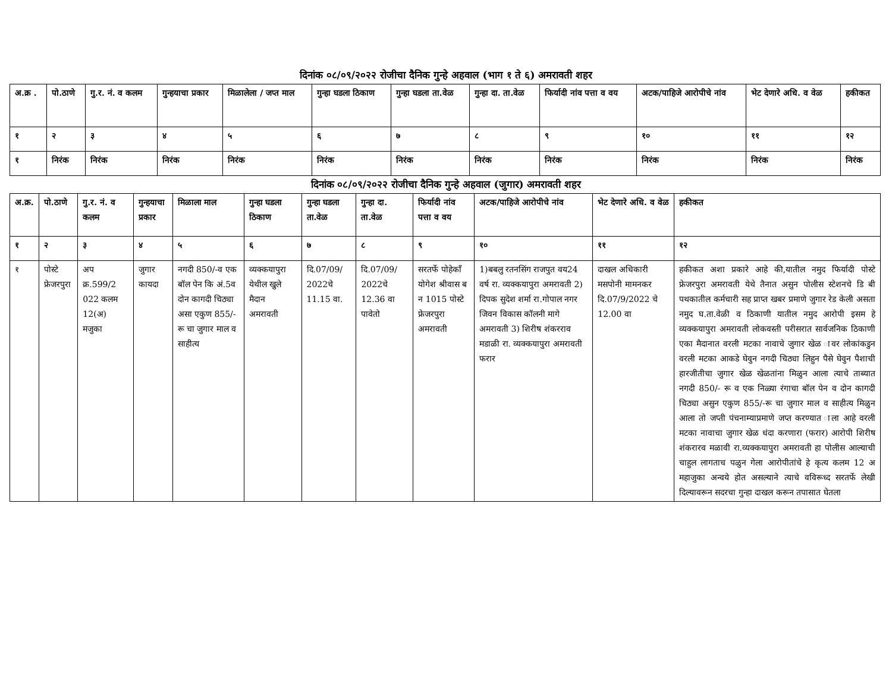दिनांक ०८/०९/२०२२ रोजीचा दैनिक गुन्हे अहवाल (भाग १ ते ६) अमरावती शहर
| अ.क्र . | पो.ठाणे | गु.र. नं. व कलम | गुन्हयाचा प्रकार | मिळालेला / जप्त माल | गुन्हा घडला ठिकाण | गुन्हा घडला ता.वेळ | गुन्हा दा. ता.वेळ | फिर्यादी नांव पत्ता व वय | अटक/पाहिजे आरोपीचे नांव | भेट देणारे अधि. व वेळ | हकीकत |
| --- | --- | --- | --- | --- | --- | --- | --- | --- | --- | --- | --- |
| १ | २ | ३ | ४ | ५ | ६ | ७ | ८ | ९ | १० | ११ | १२ |
| १ | निरंक | निरंक | निरंक | निरंक | निरंक | निरंक | निरंक | निरंक | निरंक | निरंक | निरंक |
दिनांक ०८/०९/२०२२ रोजीचा दैनिक गुन्हे अहवाल (जुगार) अमरावती शहर
| अ.क्र. | पो.ठाणे | गु.र. नं. व कलम | गुन्हयाचा प्रकार | मिळाला माल | गुन्हा घडला ठिकाण | गुन्हा घडला ता.वेळ | गुन्हा दा. ता.वेळ | फिर्यादी नांव पत्ता व वय | अटक/पाहिजे आरोपीचे नांव | भेट देणारे अधि. व वेळ | हकीकत |
| --- | --- | --- | --- | --- | --- | --- | --- | --- | --- | --- | --- |
| १ | २ | ३ | ४ | ५ | ६ | ७ | ८ | ९ | १० | ११ | १२ |
| १ | पोस्टे फ्रेजरपुरा | अप क्र.599/2 022 कलम 12(अ) मजुका | जुगार कायदा | नगदी 850/-व एक बॉल पेन कि अं.5व दोन कागदी चिठ्या असा एकुण 855/-रू चा जुगार माल व साहीत्य | व्यक्कयापुरा येथील खुले मैदान अमरावती | दि.07/09/ 2022चे 11.15 वा. | दि.07/09/ 2022चे 12.36 वा पावेतो | सरतर्फे पोहेकाँ योगेश श्रीवास ब न 1015 पोस्टे फ्रेजरपुरा अमरावती | 1)बबलु रतनसिंग राजपुत वय24 वर्ष रा. व्यक्कयापुरा अमरावती 2) दिपक सुदेश शर्मा रा.गोपाल नगर जिवन विकास कॉलनी मागे अमरावती 3) शिरीष शंकरराव मडाळी रा. व्यक्कयापुरा अमरावती फरार | दाखल अधिकारी मसपोनी मामनकर दि.07/9/2022 चे 12.00 वा | हकीकत अशा प्रकारे आहे की,यातील नमुद फिर्यादी पोस्टे फ्रेजरपुरा अमरावती येथे तैनात असुन पोलीस स्टेशनचे डि बी पथकातील कर्मचारी सह प्राप्त खबर प्रमाणे जुगार रेड केली असता नमुद घ.ता.वेळी व ठिकाणी यातील नमुद आरोपी इसम हे व्यक्कयापुरा अमरावती लोकवस्ती परीसरात सार्वजनिक ठिकाणी एका मैदानात वरली मटका नावाचे जुगार खेळ ावर लोकांकडुन वरली मटका आकडे घेवुन नगदी चिठ्या लिहुन पैसे घेवुन पैशाची हारजीतीचा जुगार खेळ खेळतांना मिळुन आला त्याचे ताब्यात नगदी 850/- रू व एक निळ्या रंगाचा बॉल पेन व दोन कागदी चिठ्या असुन एकुण 855/-रू चा जुगार माल व साहीत्य मिळुन आला तो जप्ती पंचनाम्याप्रमाणे जप्त करण्यात ाला आहे वरली मटका नावाचा जुगार खेळ धंदा करणारा (फरार) आरोपी शिरीष शंकरारव मळावी रा.व्यक्कयापुरा अमरावती हा पोलीस आल्याची चाहुल लागताच पळुन गेला आरोपीतांचे हे कृत्य कलम 12 अ महाजुका अन्वये होत असल्याने त्याचे वविरूध्द सरतर्फे लेखी दिल्यावरून सदरचा गुन्हा दाखल करून तपासात घेतला |